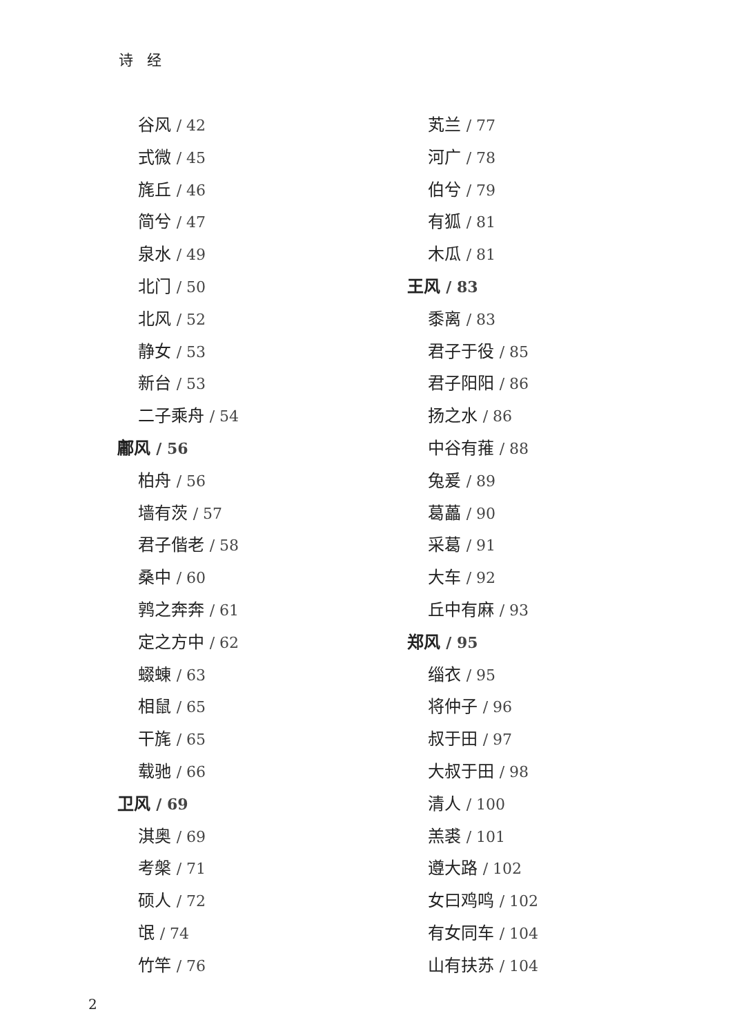诗经
谷风 / 42
式微 / 45
旄丘 / 46
简兮 / 47
泉水 / 49
北门 / 50
北风 / 52
静女 / 53
新台 / 53
二子乘舟 / 54
鄘风 / 56
柏舟 / 56
墙有茨 / 57
君子偕老 / 58
桑中 / 60
鹑之奔奔 / 61
定之方中 / 62
蝃蝀 / 63
相鼠 / 65
干旄 / 65
载驰 / 66
卫风 / 69
淇奥 / 69
考槃 / 71
硕人 / 72
氓 / 74
竹竿 / 76
芄兰 / 77
河广 / 78
伯兮 / 79
有狐 / 81
木瓜 / 81
王风 / 83
黍离 / 83
君子于役 / 85
君子阳阳 / 86
扬之水 / 86
中谷有蓷 / 88
兔爰 / 89
葛藟 / 90
采葛 / 91
大车 / 92
丘中有麻 / 93
郑风 / 95
缁衣 / 95
将仲子 / 96
叔于田 / 97
大叔于田 / 98
清人 / 100
羔裘 / 101
遵大路 / 102
女曰鸡鸣 / 102
有女同车 / 104
山有扶苏 / 104
2